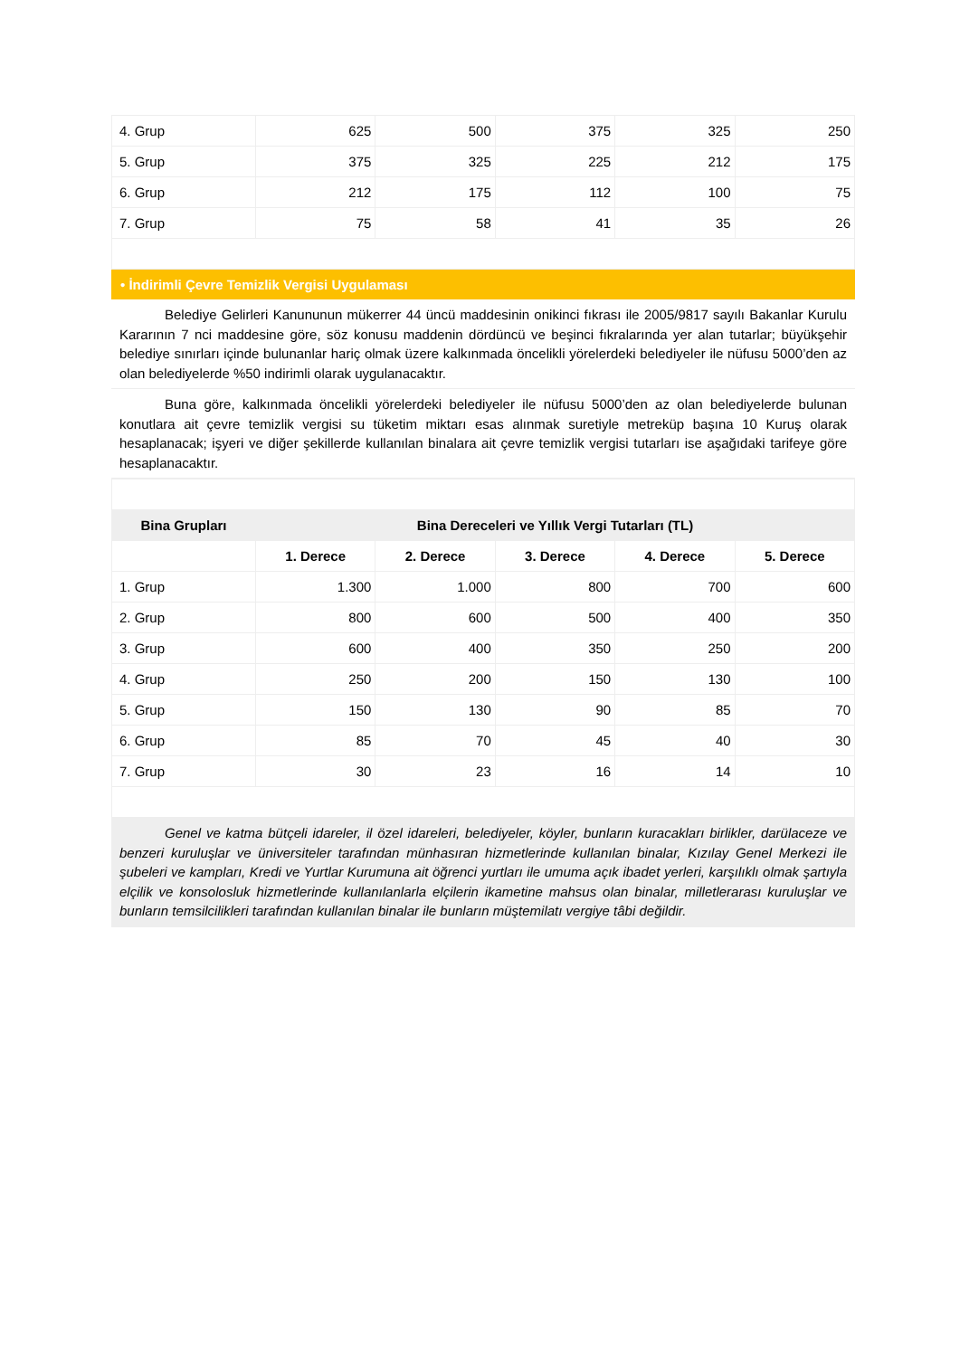| 4. Grup | 625 | 500 | 375 | 325 | 250 |
| 5. Grup | 375 | 325 | 225 | 212 | 175 |
| 6. Grup | 212 | 175 | 112 | 100 | 75 |
| 7. Grup | 75 | 58 | 41 | 35 | 26 |
• İndirimli Çevre Temizlik Vergisi Uygulaması
Belediye Gelirleri Kanununun mükerrer 44 üncü maddesinin onikinci fıkrası ile 2005/9817 sayılı Bakanlar Kurulu Kararının 7 nci maddesine göre, söz konusu maddenin dördüncü ve beşinci fıkralarında yer alan tutarlar; büyükşehir belediye sınırları içinde bulunanlar hariç olmak üzere kalkınmada öncelikli yörelerdeki belediyeler ile nüfusu 5000’den az olan belediyelerde %50 indirimli olarak uygulanacaktır.
Buna göre, kalkınmada öncelikli yörelerdeki belediyeler ile nüfusu 5000’den az olan belediyelerde bulunan konutlara ait çevre temizlik vergisi su tüketim miktarı esas alınmak suretiyle metreküp başına 10 Kuruş olarak hesaplanacak; işyeri ve diğer şekillerde kullanılan binalara ait çevre temizlik vergisi tutarları ise aşağıdaki tarifeye göre hesaplanacaktır.
| Bina Grupları | Bina Dereceleri ve Yıllık Vergi Tutarları (TL) | | | | |
| --- | --- | --- | --- | --- | --- |
| | 1. Derece | 2. Derece | 3. Derece | 4. Derece | 5. Derece |
| 1. Grup | 1.300 | 1.000 | 800 | 700 | 600 |
| 2. Grup | 800 | 600 | 500 | 400 | 350 |
| 3. Grup | 600 | 400 | 350 | 250 | 200 |
| 4. Grup | 250 | 200 | 150 | 130 | 100 |
| 5. Grup | 150 | 130 | 90 | 85 | 70 |
| 6. Grup | 85 | 70 | 45 | 40 | 30 |
| 7. Grup | 30 | 23 | 16 | 14 | 10 |
Genel ve katma bütçeli idareler, il özel idareleri, belediyeler, köyler, bunların kuracakları birlikler, darülaceze ve benzeri kuruluşlar ve üniversiteler tarafından münhasıran hizmetlerinde kullanılan binalar, Kızılay Genel Merkezi ile şubeleri ve kampları, Kredi ve Yurtlar Kurumuna ait öğrenci yurtları ile umuma açık ibadet yerleri, karşılıklı olmak şartıyla elçilik ve konsolosluk hizmetlerinde kullanılanlarla elçilerin ikametine mahsus olan binalar, milletlerarası kuruluşlar ve bunların temsilcilikleri tarafından kullanılan binalar ile bunların müştemilatı vergiye tâbi değildir.